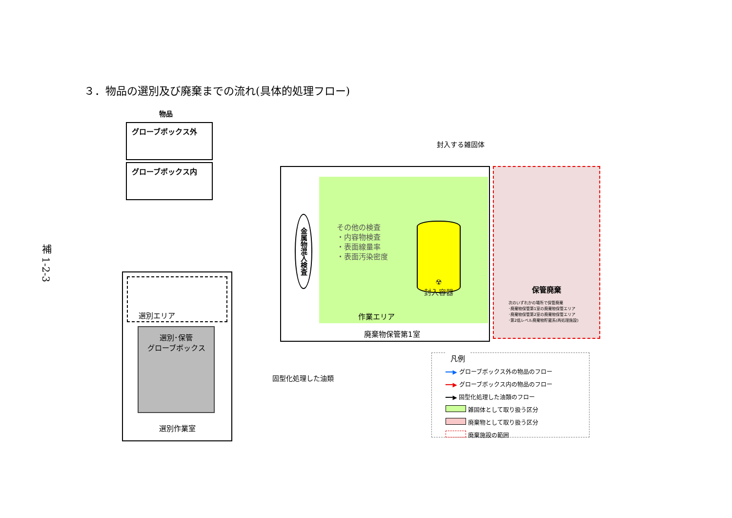３．物品の選別及び廃棄までの流れ(具体的処理フロー)
補 1-2-3
物品
グローブボックス外
グローブボックス内
選別エリア
選別･保管
グローブボックス
選別作業室
その他の検査
・内容物検査
・表面線量率
・表面汚染密度
☢
封入容器
作業エリア
金属物混入検査
廃棄物保管第1室
封入する雑固体
固型化処理した油類
保管廃棄
次のいずれかの場所で保管廃棄
･廃棄物保管第1室の廃棄物保管エリア
･廃棄物保管第2室の廃棄物保管エリア
･第2低レベル廃棄物貯蔵系(再処理施設)
凡例
━━▶ グローブボックス外の物品のフロー
━━▶ グローブボックス内の物品のフロー
━━▶ 固型化処理した油類のフロー
雑固体として取り扱う区分
廃棄物として取り扱う区分
廃棄施設の範囲